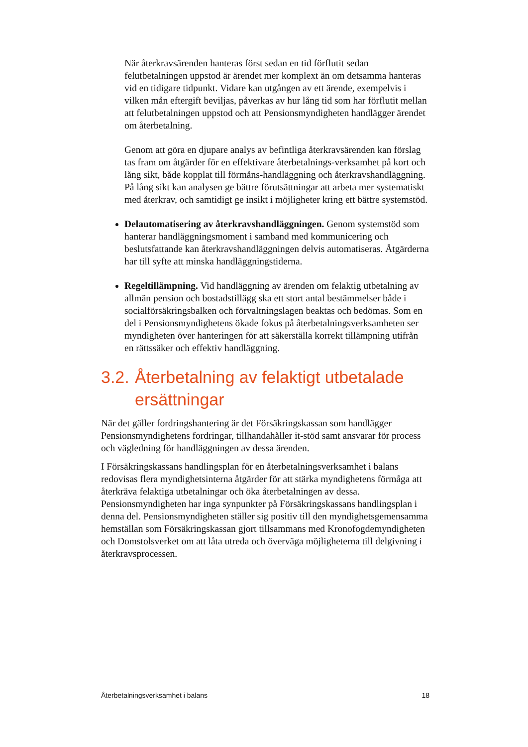När återkravsärenden hanteras först sedan en tid förflutit sedan felutbetalningen uppstod är ärendet mer komplext än om detsamma hanteras vid en tidigare tidpunkt. Vidare kan utgången av ett ärende, exempelvis i vilken mån eftergift beviljas, påverkas av hur lång tid som har förflutit mellan att felutbetalningen uppstod och att Pensionsmyndigheten handlägger ärendet om återbetalning.
Genom att göra en djupare analys av befintliga återkravsärenden kan förslag tas fram om åtgärder för en effektivare återbetalnings-verksamhet på kort och lång sikt, både kopplat till förmåns-handläggning och återkravshandläggning. På lång sikt kan analysen ge bättre förutsättningar att arbeta mer systematiskt med återkrav, och samtidigt ge insikt i möjligheter kring ett bättre systemstöd.
Delautomatisering av återkravshandläggningen. Genom systemstöd som hanterar handläggningsmoment i samband med kommunicering och beslutsfattande kan återkravshandläggningen delvis automatiseras. Åtgärderna har till syfte att minska handläggningstiderna.
Regeltillämpning. Vid handläggning av ärenden om felaktig utbetalning av allmän pension och bostadstillägg ska ett stort antal bestämmelser både i socialförsäkringsbalken och förvaltningslagen beaktas och bedömas. Som en del i Pensionsmyndighetens ökade fokus på återbetalningsverksamheten ser myndigheten över hanteringen för att säkerställa korrekt tillämpning utifrån en rättssäker och effektiv handläggning.
3.2. Återbetalning av felaktigt utbetalade ersättningar
När det gäller fordringshantering är det Försäkringskassan som handlägger Pensionsmyndighetens fordringar, tillhandahåller it-stöd samt ansvarar för process och vägledning för handläggningen av dessa ärenden.
I Försäkringskassans handlingsplan för en återbetalningsverksamhet i balans redovisas flera myndighetsinterna åtgärder för att stärka myndighetens förmåga att återkräva felaktiga utbetalningar och öka återbetalningen av dessa. Pensionsmyndigheten har inga synpunkter på Försäkringskassans handlingsplan i denna del. Pensionsmyndigheten ställer sig positiv till den myndighetsgemensamma hemställan som Försäkringskassan gjort tillsammans med Kronofogdemyndigheten och Domstolsverket om att låta utreda och överväga möjligheterna till delgivning i återkravsprocessen.
Återbetalningsverksamhet i balans 18